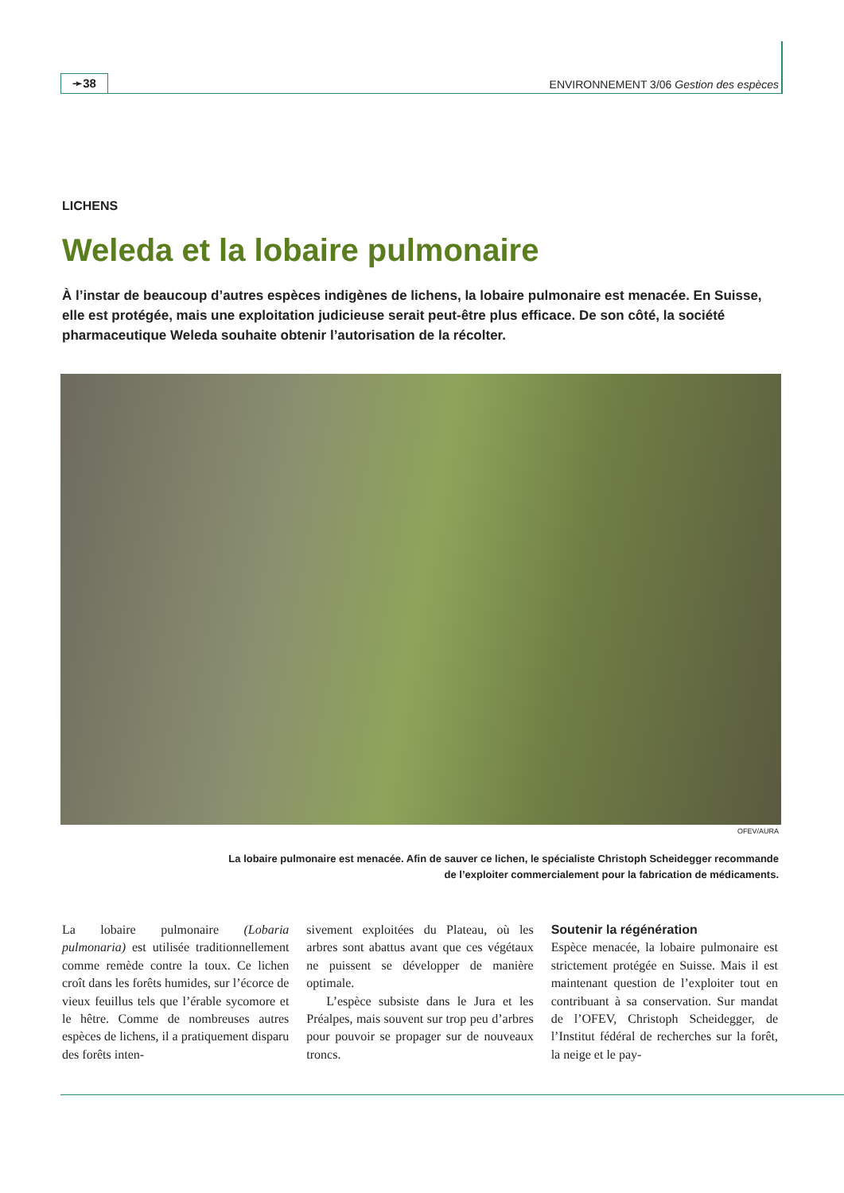➛38
ENVIRONNEMENT 3/06 Gestion des espèces
LICHENS
Weleda et la lobaire pulmonaire
À l’instar de beaucoup d’autres espèces indigènes de lichens, la lobaire pulmonaire est menacée. En Suisse, elle est protégée, mais une exploitation judicieuse serait peut-être plus efficace. De son côté, la société pharmaceutique Weleda souhaite obtenir l’autorisation de la récolter.
OFEV/AURA
La lobaire pulmonaire est menacée. Afin de sauver ce lichen, le spécialiste Christoph Scheidegger recommande de l’exploiter commercialement pour la fabrication de médicaments.
La lobaire pulmonaire (Lobaria pulmonaria) est utilisée traditionnellement comme remède contre la toux. Ce lichen croît dans les forêts humides, sur l’écorce de vieux feuillus tels que l’érable sycomore et le hêtre. Comme de nombreuses autres espèces de lichens, il a pratiquement disparu des forêts inten-
sivement exploitées du Plateau, où les arbres sont abattus avant que ces végétaux ne puissent se développer de manière optimale.
L’espèce subsiste dans le Jura et les Préalpes, mais souvent sur trop peu d’arbres pour pouvoir se propager sur de nouveaux troncs.
Soutenir la régénération
Espèce menacée, la lobaire pulmonaire est strictement protégée en Suisse. Mais il est maintenant question de l’exploiter tout en contribuant à sa conservation. Sur mandat de l’OFEV, Christoph Scheidegger, de l’Institut fédéral de recherches sur la forêt, la neige et le pay-